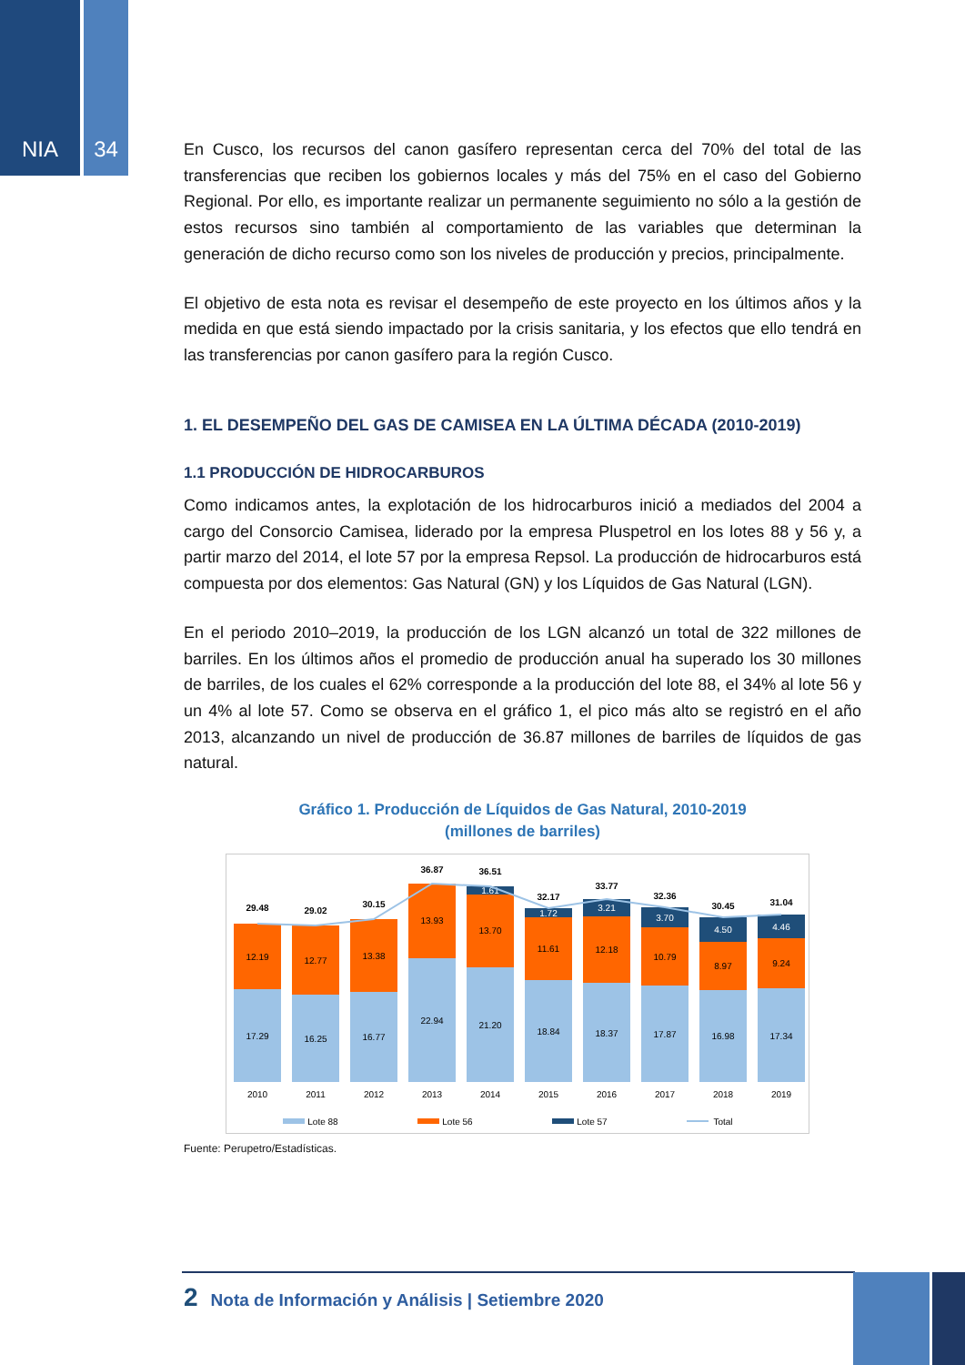NIA 34
En Cusco, los recursos del canon gasífero representan cerca del 70% del total de las transferencias que reciben los gobiernos locales y más del 75% en el caso del Gobierno Regional. Por ello, es importante realizar un permanente seguimiento no sólo a la gestión de estos recursos sino también al comportamiento de las variables que determinan la generación de dicho recurso como son los niveles de producción y precios, principalmente.
El objetivo de esta nota es revisar el desempeño de este proyecto en los últimos años y la medida en que está siendo impactado por la crisis sanitaria, y los efectos que ello tendrá en las transferencias por canon gasífero para la región Cusco.
1. EL DESEMPEÑO DEL GAS DE CAMISEA EN LA ÚLTIMA DÉCADA (2010-2019)
1.1 PRODUCCIÓN DE HIDROCARBUROS
Como indicamos antes, la explotación de los hidrocarburos inició a mediados del 2004 a cargo del Consorcio Camisea, liderado por la empresa Pluspetrol en los lotes 88 y 56 y, a partir marzo del 2014, el lote 57 por la empresa Repsol. La producción de hidrocarburos está compuesta por dos elementos: Gas Natural (GN) y los Líquidos de Gas Natural (LGN).
En el periodo 2010–2019, la producción de los LGN alcanzó un total de 322 millones de barriles. En los últimos años el promedio de producción anual ha superado los 30 millones de barriles, de los cuales el 62% corresponde a la producción del lote 88, el 34% al lote 56 y un 4% al lote 57. Como se observa en el gráfico 1, el pico más alto se registró en el año 2013, alcanzando un nivel de producción de 36.87 millones de barriles de líquidos de gas natural.
Gráfico 1. Producción de Líquidos de Gas Natural, 2010-2019
(millones de barriles)
17.29
12.19
29.48
2010
16.25
12.77
29.02
2011
16.77
13.38
30.15
2012
22.94
13.93
36.87
2013
21.20
13.70
1.61
36.51
2014
18.84
11.61
1.72
32.17
2015
18.37
12.18
3.21
33.77
2016
17.87
10.79
3.70
32.36
2017
16.98
8.97
4.50
30.45
2018
17.34
9.24
4.46
31.04
2019
Lote 88
Lote 56
Lote 57
Total
Fuente: Perupetro/Estadísticas.
2 Nota de Información y Análisis | Setiembre 2020